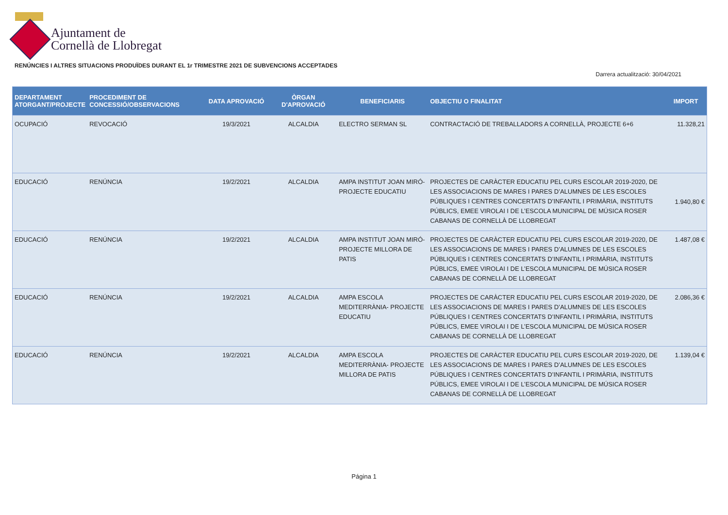Ajuntament de
Cornellà de Llobregat
RENÚNCIES I ALTRES SITUACIONS PRODUÏDES DURANT EL 1r TRIMESTRE 2021 DE SUBVENCIONS ACCEPTADES
Darrera actualització: 30/04/2021
| DEPARTAMENT ATORGANT/PROJECTE | PROCEDIMENT DE CONCESSIÓ/OBSERVACIONS | DATA APROVACIÓ | ÒRGAN D'APROVACIÓ | BENEFICIARIS | OBJECTIU O FINALITAT | IMPORT |
| --- | --- | --- | --- | --- | --- | --- |
| OCUPACIÓ | REVOCACIÓ | 19/3/2021 | ALCALDIA | ELECTRO SERMAN SL | CONTRACTACIÓ DE TREBALLADORS A CORNELLÀ, PROJECTE 6+6 | 11.328,21 |
| EDUCACIÓ | RENÚNCIA | 19/2/2021 | ALCALDIA | AMPA INSTITUT JOAN MIRÓ- PROJECTE EDUCATIU | PROJECTES DE CARÀCTER EDUCATIU PEL CURS ESCOLAR 2019-2020, DE LES ASSOCIACIONS DE MARES I PARES D’ALUMNES DE LES ESCOLES PÚBLIQUES I CENTRES CONCERTATS D’INFANTIL I PRIMÀRIA, INSTITUTS PÚBLICS, EMEE VIROLAI I DE L’ESCOLA MUNICIPAL DE MÚSICA ROSER CABANAS DE CORNELLÀ DE LLOBREGAT | 1.940,80 € |
| EDUCACIÓ | RENÚNCIA | 19/2/2021 | ALCALDIA | AMPA INSTITUT JOAN MIRÓ- PROJECTE MILLORA DE PATIS | PROJECTES DE CARÀCTER EDUCATIU PEL CURS ESCOLAR 2019-2020, DE LES ASSOCIACIONS DE MARES I PARES D’ALUMNES DE LES ESCOLES PÚBLIQUES I CENTRES CONCERTATS D’INFANTIL I PRIMÀRIA, INSTITUTS PÚBLICS, EMEE VIROLAI I DE L’ESCOLA MUNICIPAL DE MÚSICA ROSER CABANAS DE CORNELLÀ DE LLOBREGAT | 1.487,08 € |
| EDUCACIÓ | RENÚNCIA | 19/2/2021 | ALCALDIA | AMPA ESCOLA MEDITERRÀNIA- PROJECTE EDUCATIU | PROJECTES DE CARÀCTER EDUCATIU PEL CURS ESCOLAR 2019-2020, DE LES ASSOCIACIONS DE MARES I PARES D’ALUMNES DE LES ESCOLES PÚBLIQUES I CENTRES CONCERTATS D’INFANTIL I PRIMÀRIA, INSTITUTS PÚBLICS, EMEE VIROLAI I DE L’ESCOLA MUNICIPAL DE MÚSICA ROSER CABANAS DE CORNELLÀ DE LLOBREGAT | 2.086,36 € |
| EDUCACIÓ | RENÚNCIA | 19/2/2021 | ALCALDIA | AMPA ESCOLA MEDITERRÀNIA- PROJECTE MILLORA DE PATIS | PROJECTES DE CARÀCTER EDUCATIU PEL CURS ESCOLAR 2019-2020, DE LES ASSOCIACIONS DE MARES I PARES D’ALUMNES DE LES ESCOLES PÚBLIQUES I CENTRES CONCERTATS D’INFANTIL I PRIMÀRIA, INSTITUTS PÚBLICS, EMEE VIROLAI I DE L’ESCOLA MUNICIPAL DE MÚSICA ROSER CABANAS DE CORNELLÀ DE LLOBREGAT | 1.139,04 € |
Página 1